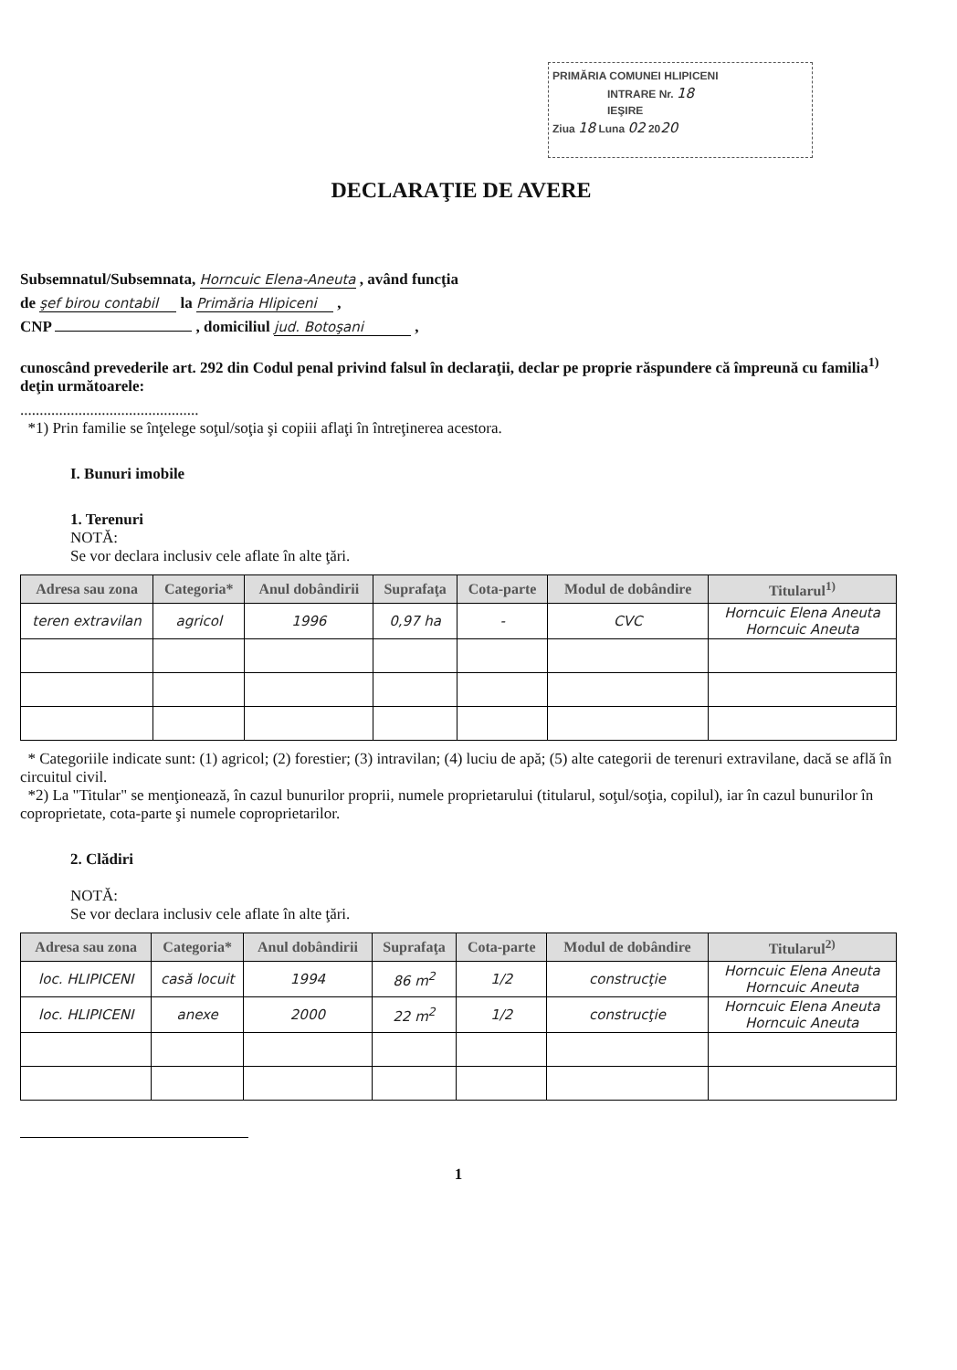PRIMĂRIA COMUNEI HLIPICENI
INTRARE Nr. 18
IEŞIRE
Ziua 18 Luna 02 2020
DECLARAŢIE DE AVERE
Subsemnatul/Subsemnata, Horncuic Elena-Aneuta , având funcţia
de şef birou contabil la Primăria Hlipiceni ,
CNP , domiciliul jud. Botoşani ,
cunoscând prevederile art. 292 din Codul penal privind falsul în declaraţii, declar pe proprie răspundere că împreună cu familia<sup>1)</sup> deţin următoarele:
..............................................
*1) Prin familie se înţelege soţul/soţia şi copiii aflaţi în întreţinerea acestora.
I. Bunuri imobile
1. Terenuri
NOTĂ:
Se vor declara inclusiv cele aflate în alte ţări.
| Adresa sau zona | Categoria* | Anul dobândirii | Suprafaţa | Cota-parte | Modul de dobândire | Titularul<sup>1)</sup> |
| --- | --- | --- | --- | --- | --- | --- |
| teren extravilan | agricol | 1996 | 0,97 ha | - | CVC | Horncuic Elena Aneuta Horncuic Aneuta |
* Categoriile indicate sunt: (1) agricol; (2) forestier; (3) intravilan; (4) luciu de apă; (5) alte categorii de terenuri extravilane, dacă se află în circuitul civil.
*2) La "Titular" se menţionează, în cazul bunurilor proprii, numele proprietarului (titularul, soţul/soţia, copilul), iar în cazul bunurilor în coproprietate, cota-parte şi numele coproprietarilor.
2. Clădiri
NOTĂ:
Se vor declara inclusiv cele aflate în alte ţări.
| Adresa sau zona | Categoria* | Anul dobândirii | Suprafaţa | Cota-parte | Modul de dobândire | Titularul<sup>2)</sup> |
| --- | --- | --- | --- | --- | --- | --- |
| loc. HLIPICENI | casă locuit | 1994 | 86 m<sup>2</sup> | 1/2 | construcţie | Horncuic Elena Aneuta Horncuic Aneuta |
| loc. HLIPICENI | anexe | 2000 | 22 m<sup>2</sup> | 1/2 | construcţie | Horncuic Elena Aneuta Horncuic Aneuta |
1